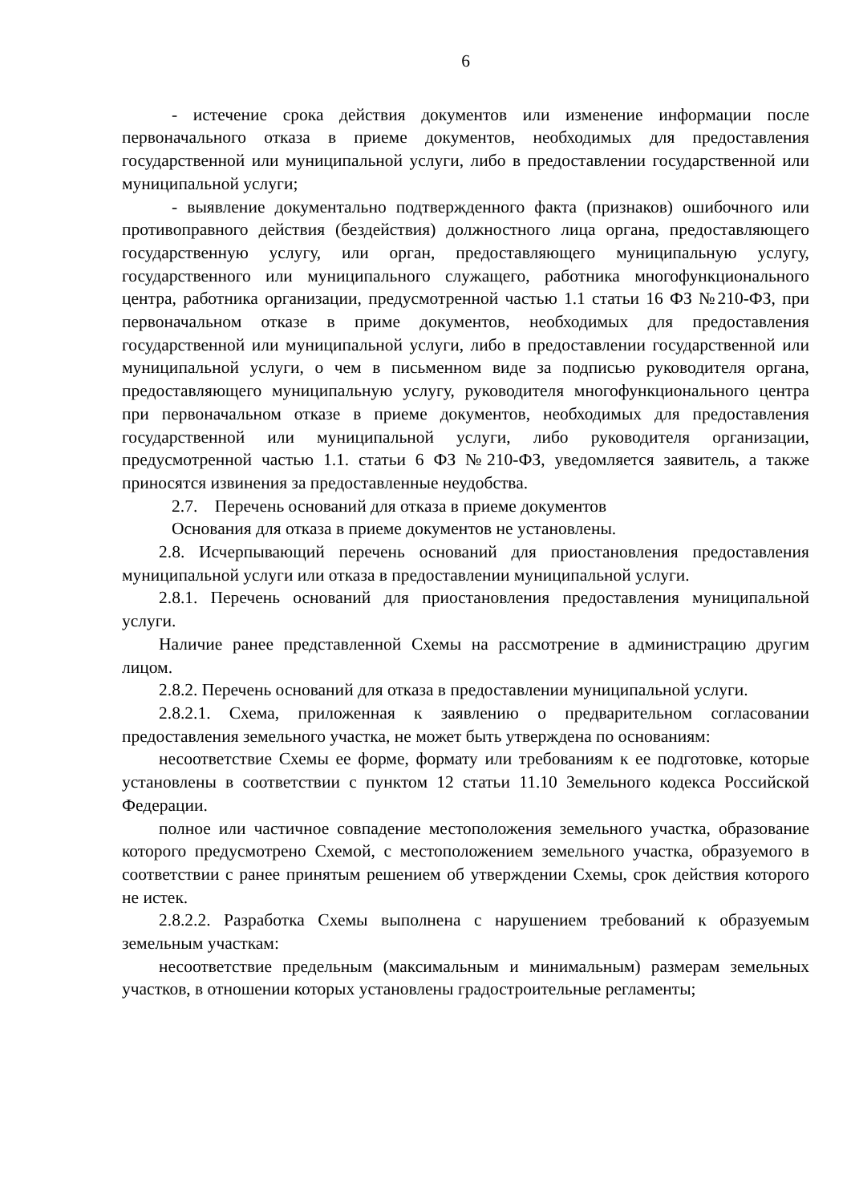6
- истечение срока действия документов или изменение информации после первоначального отказа в приеме документов, необходимых для предоставления государственной или муниципальной услуги, либо в предоставлении государственной или муниципальной услуги;
- выявление документально подтвержденного факта (признаков) ошибочного или противоправного действия (бездействия) должностного лица органа, предоставляющего государственную услугу, или орган, предоставляющего муниципальную услугу, государственного или муниципального служащего, работника многофункционального центра, работника организации, предусмотренной частью 1.1 статьи 16 ФЗ №210-ФЗ, при первоначальном отказе в приме документов, необходимых для предоставления государственной или муниципальной услуги, либо в предоставлении государственной или муниципальной услуги, о чем в письменном виде за подписью руководителя органа, предоставляющего муниципальную услугу, руководителя многофункционального центра при первоначальном отказе в приеме документов, необходимых для предоставления государственной или муниципальной услуги, либо руководителя организации, предусмотренной частью 1.1. статьи 6 ФЗ №210-ФЗ, уведомляется заявитель, а также приносятся извинения за предоставленные неудобства.
2.7. Перечень оснований для отказа в приеме документов
Основания для отказа в приеме документов не установлены.
2.8. Исчерпывающий перечень оснований для приостановления предоставления муниципальной услуги или отказа в предоставлении муниципальной услуги.
2.8.1. Перечень оснований для приостановления предоставления муниципальной услуги.
Наличие ранее представленной Схемы на рассмотрение в администрацию другим лицом.
2.8.2. Перечень оснований для отказа в предоставлении муниципальной услуги.
2.8.2.1. Схема, приложенная к заявлению о предварительном согласовании предоставления земельного участка, не может быть утверждена по основаниям:
несоответствие Схемы ее форме, формату или требованиям к ее подготовке, которые установлены в соответствии с пунктом 12 статьи 11.10 Земельного кодекса Российской Федерации.
полное или частичное совпадение местоположения земельного участка, образование которого предусмотрено Схемой, с местоположением земельного участка, образуемого в соответствии с ранее принятым решением об утверждении Схемы, срок действия которого не истек.
2.8.2.2. Разработка Схемы выполнена с нарушением требований к образуемым земельным участкам:
несоответствие предельным (максимальным и минимальным) размерам земельных участков, в отношении которых установлены градостроительные регламенты;